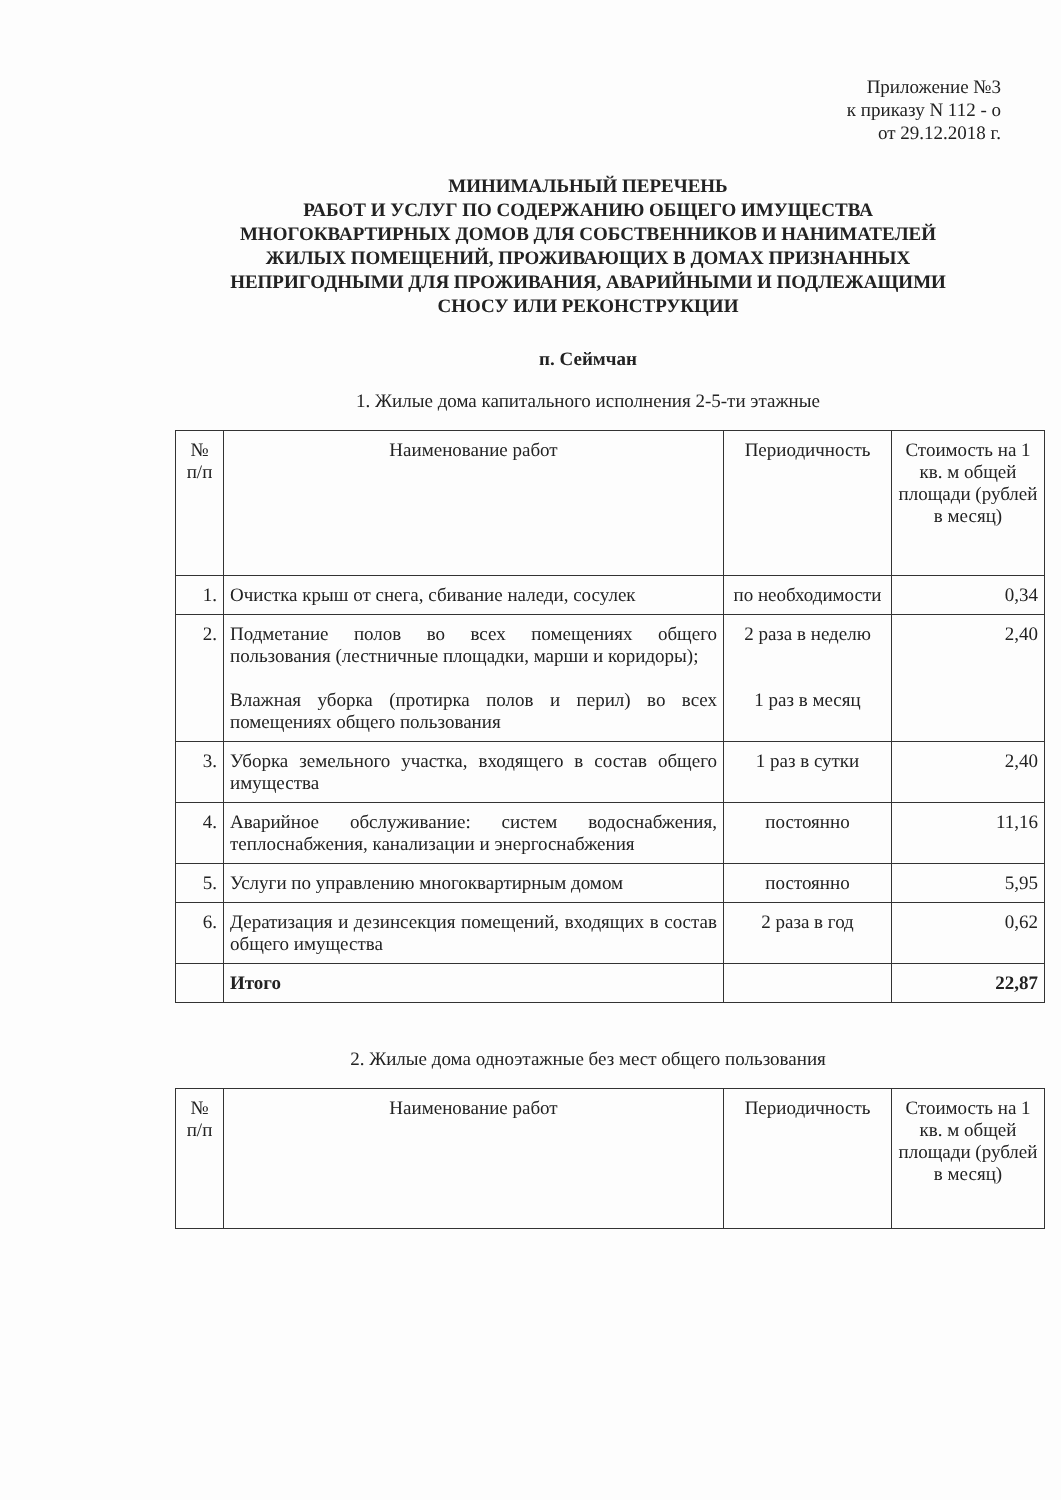Приложение №3
к приказу N 112 - о
от 29.12.2018 г.
МИНИМАЛЬНЫЙ ПЕРЕЧЕНЬ
РАБОТ И УСЛУГ ПО СОДЕРЖАНИЮ ОБЩЕГО ИМУЩЕСТВА
МНОГОКВАРТИРНЫХ ДОМОВ ДЛЯ СОБСТВЕННИКОВ И НАНИМАТЕЛЕЙ
ЖИЛЫХ ПОМЕЩЕНИЙ, ПРОЖИВАЮЩИХ В ДОМАХ ПРИЗНАННЫХ
НЕПРИГОДНЫМИ ДЛЯ ПРОЖИВАНИЯ, АВАРИЙНЫМИ И ПОДЛЕЖАЩИМИ
СНОСУ ИЛИ РЕКОНСТРУКЦИИ
п. Сеймчан
1. Жилые дома капитального исполнения 2-5-ти этажные
| № п/п | Наименование работ | Периодичность | Стоимость на 1 кв. м общей площади (рублей в месяц) |
| --- | --- | --- | --- |
| 1. | Очистка крыш от снега, сбивание наледи, сосулек | по необходимости | 0,34 |
| 2. | Подметание полов во всех помещениях общего пользования (лестничные площадки, марши и коридоры); Влажная уборка (протирка полов и перил) во всех помещениях общего пользования | 2 раза в неделю 1 раз в месяц | 2,40 |
| 3. | Уборка земельного участка, входящего в состав общего имущества | 1 раз в сутки | 2,40 |
| 4. | Аварийное обслуживание: систем водоснабжения, теплоснабжения, канализации и энергоснабжения | постоянно | 11,16 |
| 5. | Услуги по управлению многоквартирным домом | постоянно | 5,95 |
| 6. | Дератизация и дезинсекция помещений, входящих в состав общего имущества | 2 раза в год | 0,62 |
| | Итого | | 22,87 |
2. Жилые дома одноэтажные без мест общего пользования
| № п/п | Наименование работ | Периодичность | Стоимость на 1 кв. м общей площади (рублей в месяц) |
| --- | --- | --- | --- |